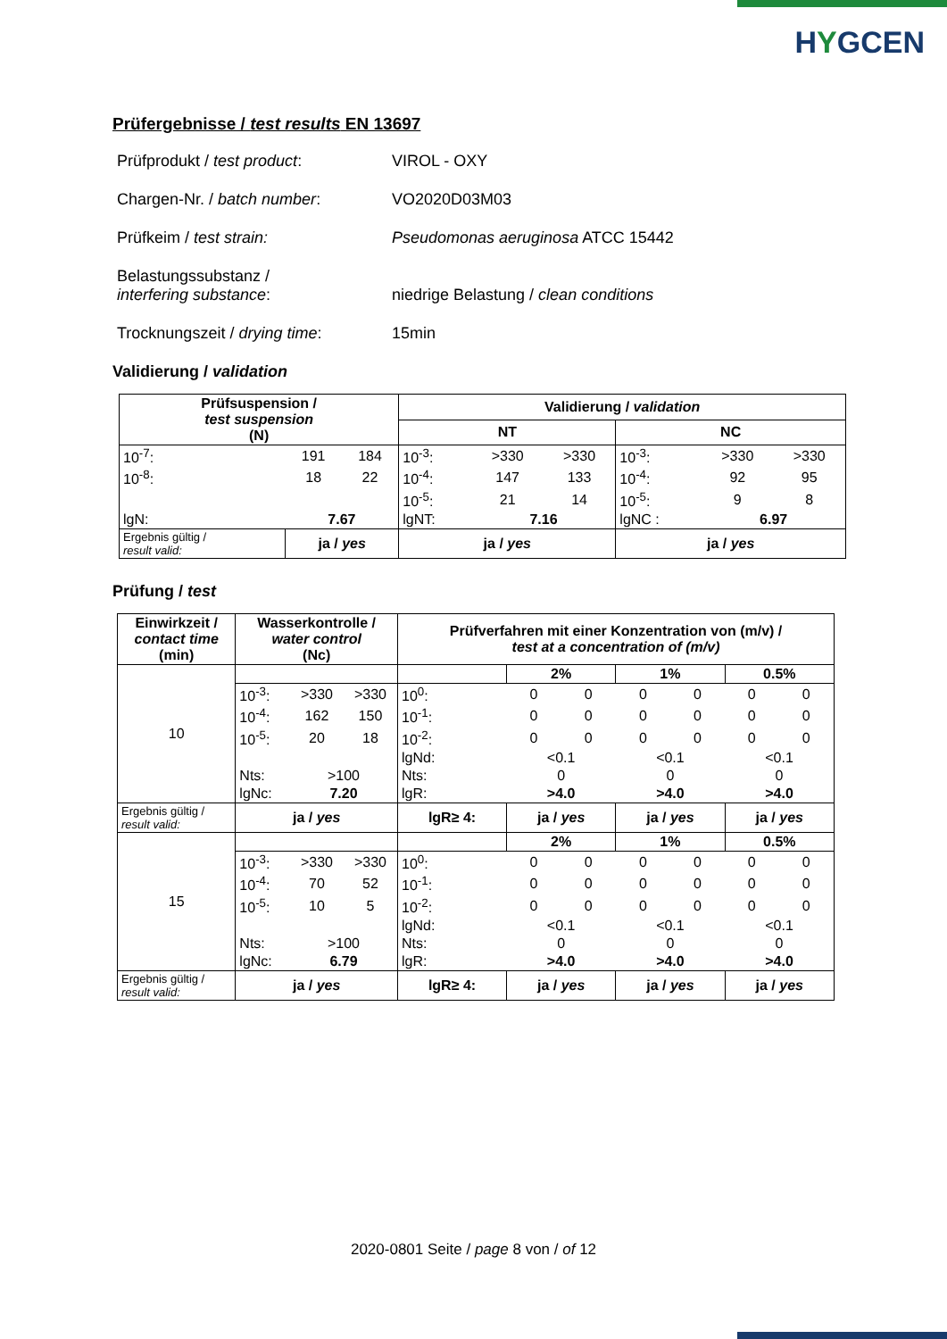HYGCEN
Prüfergebnisse / test results EN 13697
| Prüfprodukt / test product : | VIROL - OXY |
| Chargen-Nr. / batch number : | VO2020D03M03 |
| Prüfkeim / test strain: | Pseudomonas aeruginosa ATCC 15442 |
| Belastungssubstanz / interfering substance : | niedrige Belastung / clean conditions |
| Trocknungszeit / drying time : | 15min |
Validierung / validation
| Prüfsuspension / test suspension (N) | | | Validierung / validation | | | | | |
| --- | --- | --- | --- | --- | --- | --- | --- | --- |
| | | | NT | | | NC | | |
| 10<sup>-7</sup>: | 191 | 184 | 10<sup>-3</sup>: | >330 | >330 | 10<sup>-3</sup>: | >330 | >330 |
| 10<sup>-8</sup>: | 18 | 22 | 10<sup>-4</sup>: | 147 | 133 | 10<sup>-4</sup>: | 92 | 95 |
| | | | 10<sup>-5</sup>: | 21 | 14 | 10<sup>-5</sup>: | 9 | 8 |
| lgN: | 7.67 | | lgNT: | 7.16 | | lgNC : | 6.97 | |
| Ergebnis gültig / result valid: | ja / yes | | ja / yes | | | ja / yes | | |
Prüfung / test
| Einwirkzeit / contact time (min) | Wasserkontrolle / water control (Nc) | | | Prüfverfahren mit einer Konzentration von (m/v) / test at a concentration of (m/v) | | | | | | |
| --- | --- | --- | --- | --- | --- | --- | --- | --- | --- | --- |
| 10 | | | | | 2% | | 1% | | 0.5% | |
| | 10<sup>-3</sup>: | >330 | >330 | 10<sup>0</sup>: | 0 | 0 | 0 | 0 | 0 | 0 |
| | 10<sup>-4</sup>: | 162 | 150 | 10<sup>-1</sup>: | 0 | 0 | 0 | 0 | 0 | 0 |
| | 10<sup>-5</sup>: | 20 | 18 | 10<sup>-2</sup>: | 0 | 0 | 0 | 0 | 0 | 0 |
| | | | | lgNd: | <0.1 | | <0.1 | | <0.1 | |
| | Nts: | >100 | | Nts: | 0 | | 0 | | 0 | |
| | lgNc: | 7.20 | | lgR: | >4.0 | | >4.0 | | >4.0 | |
| Ergebnis gültig / result valid: | ja / yes | | | lgR≥ 4: | ja / yes | | ja / yes | | ja / yes | |
| 15 | | | | | 2% | | 1% | | 0.5% | |
| | 10<sup>-3</sup>: | >330 | >330 | 10<sup>0</sup>: | 0 | 0 | 0 | 0 | 0 | 0 |
| | 10<sup>-4</sup>: | 70 | 52 | 10<sup>-1</sup>: | 0 | 0 | 0 | 0 | 0 | 0 |
| | 10<sup>-5</sup>: | 10 | 5 | 10<sup>-2</sup>: | 0 | 0 | 0 | 0 | 0 | 0 |
| | | | | lgNd: | <0.1 | | <0.1 | | <0.1 | |
| | Nts: | >100 | | Nts: | 0 | | 0 | | 0 | |
| | lgNc: | 6.79 | | lgR: | >4.0 | | >4.0 | | >4.0 | |
| Ergebnis gültig / result valid: | ja / yes | | | lgR≥ 4: | ja / yes | | ja / yes | | ja / yes | |
2020-0801 Seite / page 8 von / of 12